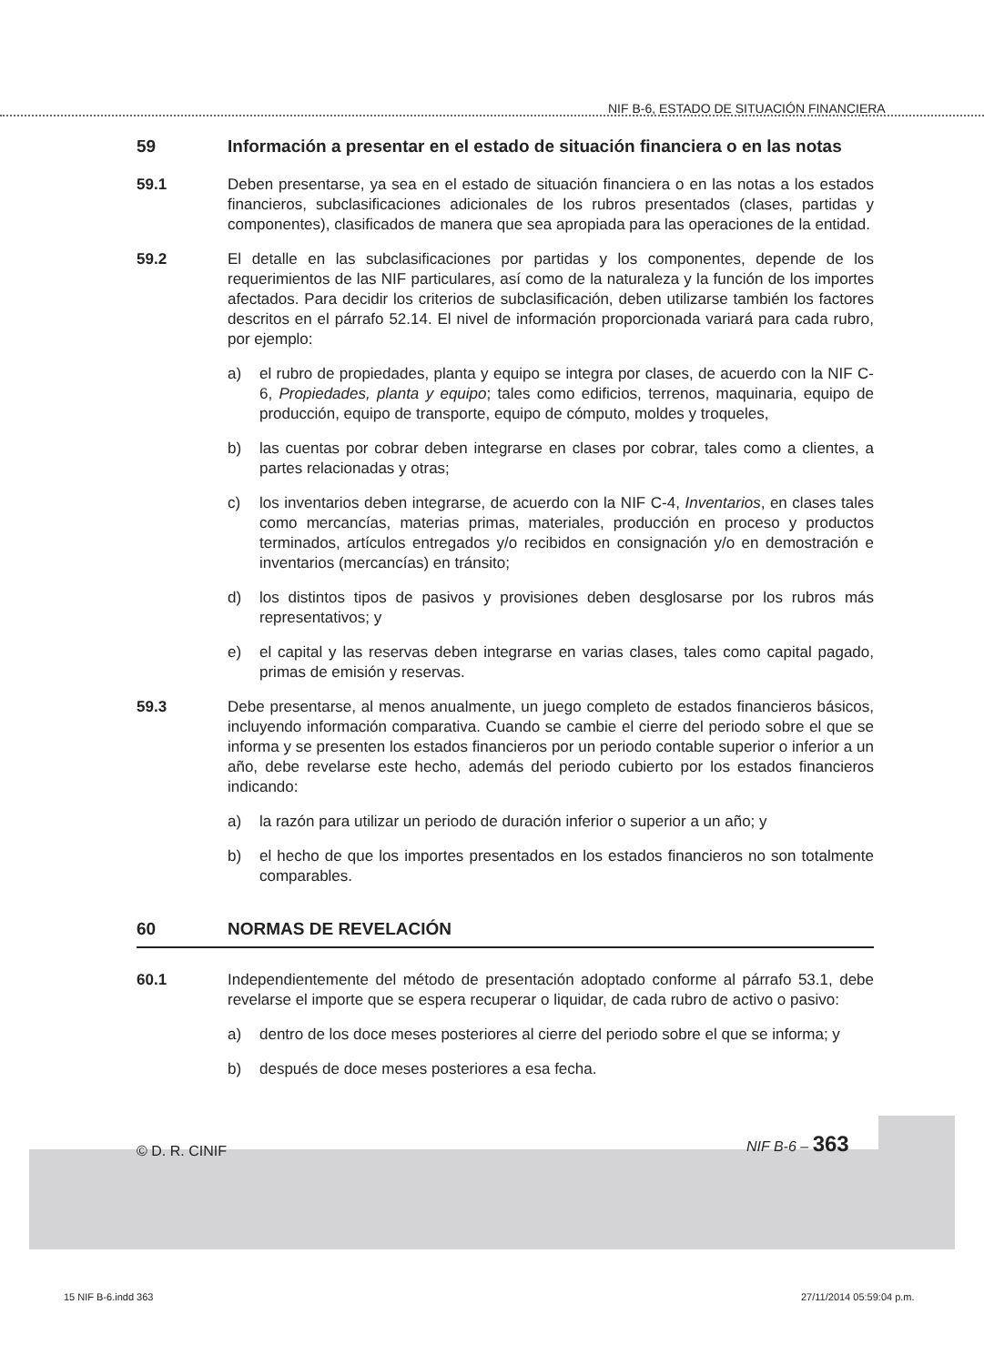NIF B-6, ESTADO DE SITUACIÓN FINANCIERA
59 Información a presentar en el estado de situación financiera o en las notas
59.1 Deben presentarse, ya sea en el estado de situación financiera o en las notas a los estados financieros, subclasificaciones adicionales de los rubros presentados (clases, partidas y componentes), clasificados de manera que sea apropiada para las operaciones de la entidad.
59.2 El detalle en las subclasificaciones por partidas y los componentes, depende de los requerimientos de las NIF particulares, así como de la naturaleza y la función de los importes afectados. Para decidir los criterios de subclasificación, deben utilizarse también los factores descritos en el párrafo 52.14. El nivel de información proporcionada variará para cada rubro, por ejemplo:
a) el rubro de propiedades, planta y equipo se integra por clases, de acuerdo con la NIF C-6, Propiedades, planta y equipo; tales como edificios, terrenos, maquinaria, equipo de producción, equipo de transporte, equipo de cómputo, moldes y troqueles,
b) las cuentas por cobrar deben integrarse en clases por cobrar, tales como a clientes, a partes relacionadas y otras;
c) los inventarios deben integrarse, de acuerdo con la NIF C-4, Inventarios, en clases tales como mercancías, materias primas, materiales, producción en proceso y productos terminados, artículos entregados y/o recibidos en consignación y/o en demostración e inventarios (mercancías) en tránsito;
d) los distintos tipos de pasivos y provisiones deben desglosarse por los rubros más representativos; y
e) el capital y las reservas deben integrarse en varias clases, tales como capital pagado, primas de emisión y reservas.
59.3 Debe presentarse, al menos anualmente, un juego completo de estados financieros básicos, incluyendo información comparativa. Cuando se cambie el cierre del periodo sobre el que se informa y se presenten los estados financieros por un periodo contable superior o inferior a un año, debe revelarse este hecho, además del periodo cubierto por los estados financieros indicando:
a) la razón para utilizar un periodo de duración inferior o superior a un año; y
b) el hecho de que los importes presentados en los estados financieros no son totalmente comparables.
60 NORMAS DE REVELACIÓN
60.1 Independientemente del método de presentación adoptado conforme al párrafo 53.1, debe revelarse el importe que se espera recuperar o liquidar, de cada rubro de activo o pasivo:
a) dentro de los doce meses posteriores al cierre del periodo sobre el que se informa; y
b) después de doce meses posteriores a esa fecha.
© D. R. CINIF NIF B-6 – 363
15 NIF B-6.indd 363 27/11/2014 05:59:04 p.m.